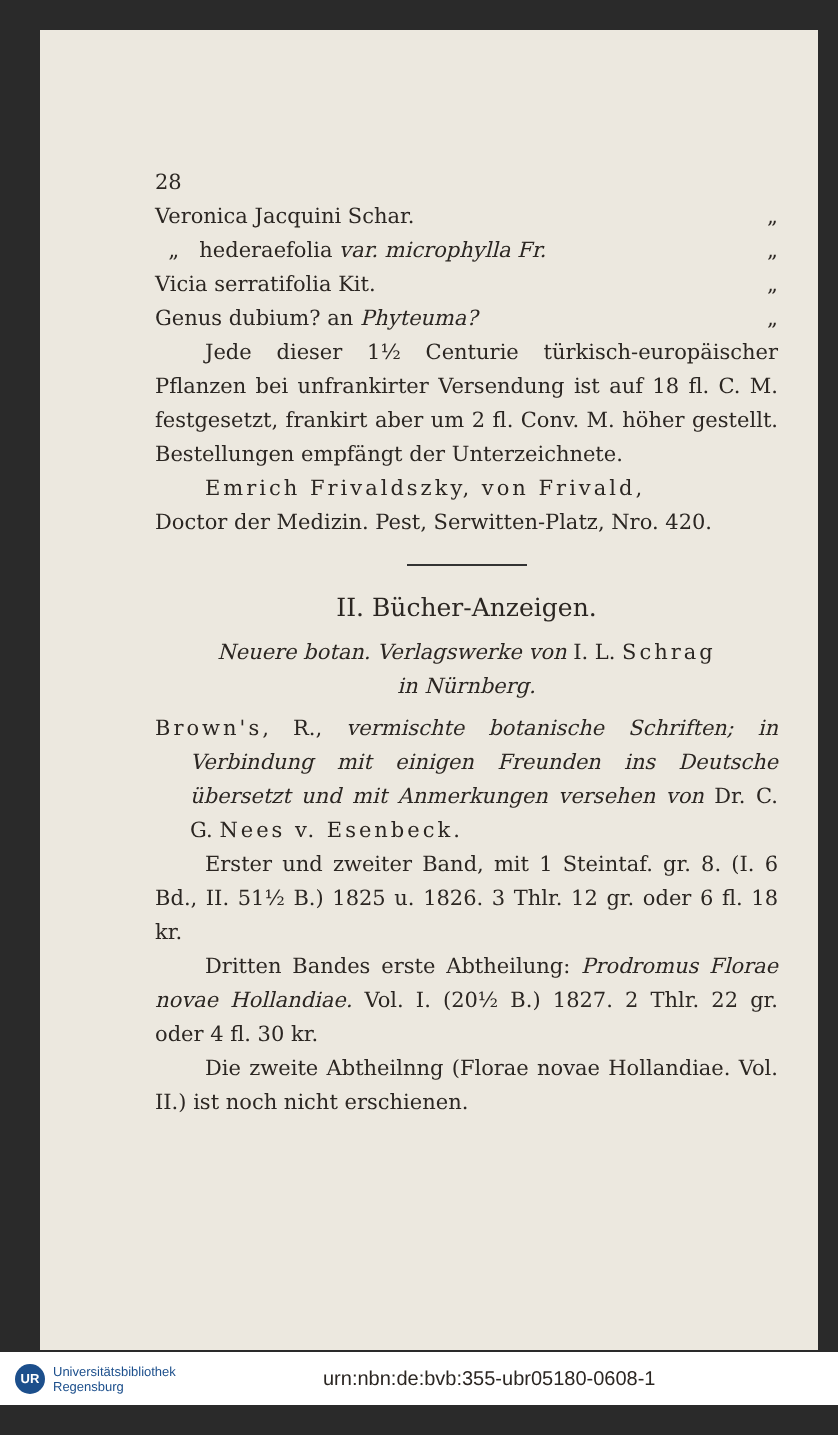28
Veronica Jacquini Schar. „
„ hederaefolia var. microphylla Fr. „
Vicia serratifolia Kit. „
Genus dubium? an Phyteuma? „
Jede dieser 1½ Centurie türkisch-europäischer Pflanzen bei unfrankirter Versendung ist auf 18 fl. C. M. festgesetzt, frankirt aber um 2 fl. Conv. M. höher gestellt. Bestellungen empfängt der Unterzeichnete.
Emrich Frivaldszky, von Frivald,
Doctor der Medizin. Pest, Serwitten-Platz, Nro. 420.
II. Bücher-Anzeigen.
Neuere botan. Verlagswerke von I. L. Schrag
in Nürnberg.
Brown's, R., vermischte botanische Schriften; in Verbindung mit einigen Freunden ins Deutsche übersetzt und mit Anmerkungen versehen von Dr. C. G. Nees v. Esenbeck.
Erster und zweiter Band, mit 1 Steintaf. gr. 8. (I. 6 Bd., II. 51½ B.) 1825 u. 1826. 3 Thlr. 12 gr. oder 6 fl. 18 kr.
Dritten Bandes erste Abtheilung: Prodromus Florae novae Hollandiae. Vol. I. (20½ B.) 1827. 2 Thlr. 22 gr. oder 4 fl. 30 kr.
Die zweite Abtheilnng (Florae novae Hollandiae. Vol. II.) ist noch nicht erschienen.
UR
Universitätsbibliothek
Regensburg
urn:nbn:de:bvb:355-ubr05180-0608-1